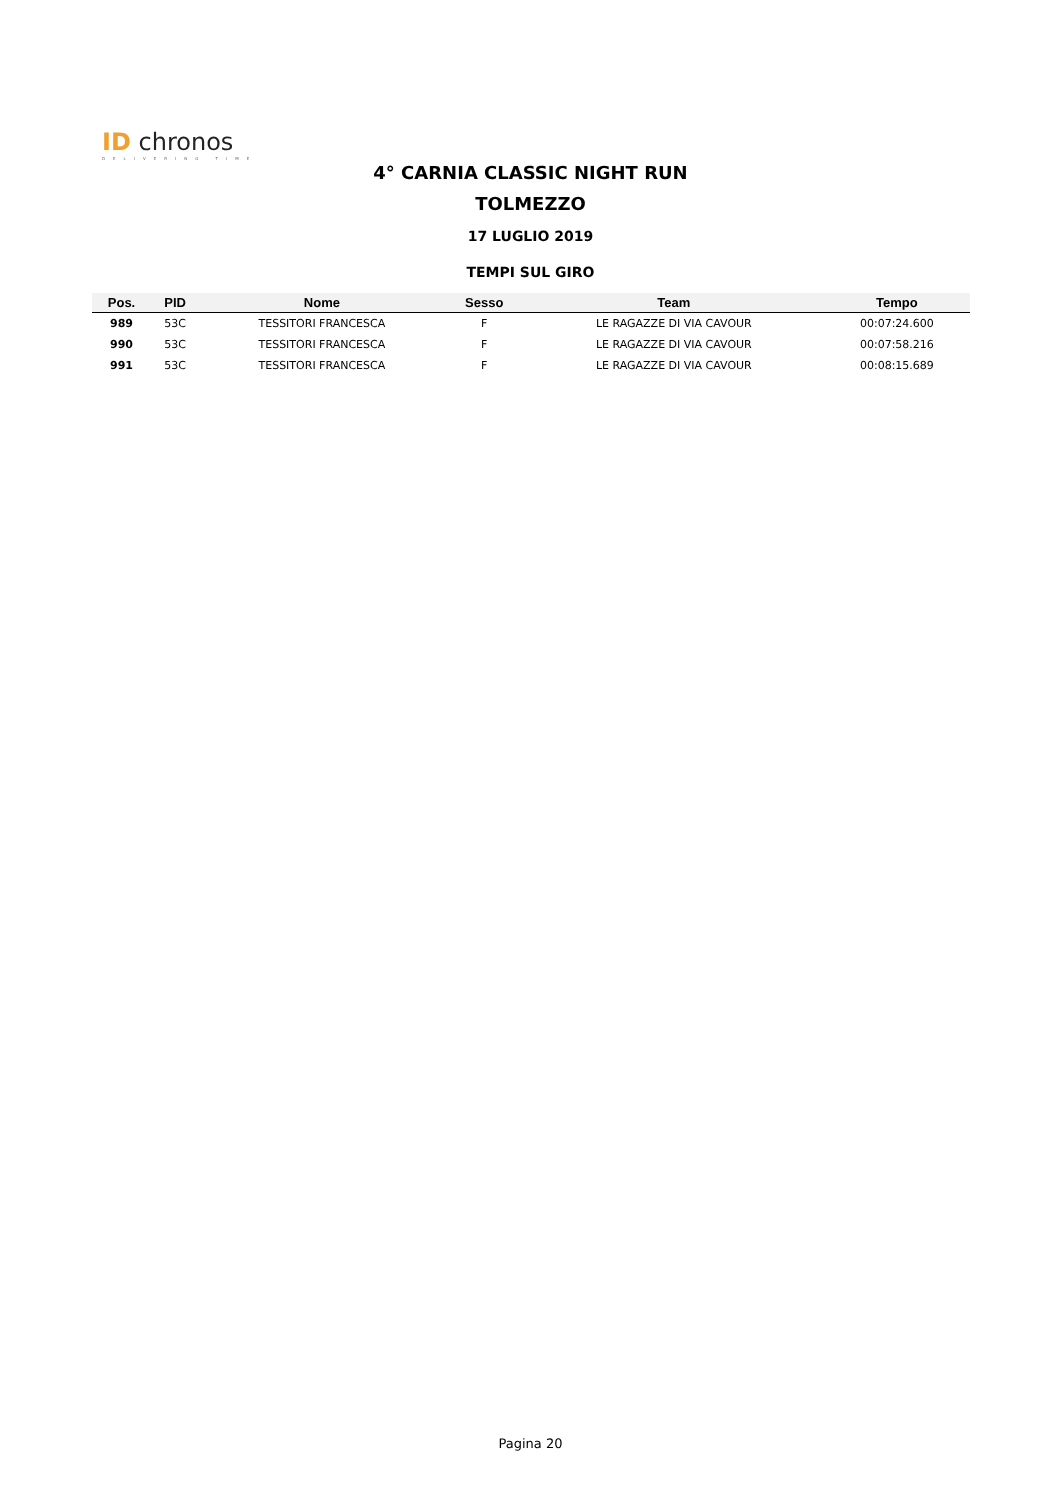ID chronos
DELIVERING TIME
4° CARNIA CLASSIC NIGHT RUN
TOLMEZZO
17 LUGLIO 2019
TEMPI SUL GIRO
| Pos. | PID | Nome | Sesso | Team | Tempo |
| --- | --- | --- | --- | --- | --- |
| 989 | 53C | TESSITORI FRANCESCA | F | LE RAGAZZE DI VIA CAVOUR | 00:07:24.600 |
| 990 | 53C | TESSITORI FRANCESCA | F | LE RAGAZZE DI VIA CAVOUR | 00:07:58.216 |
| 991 | 53C | TESSITORI FRANCESCA | F | LE RAGAZZE DI VIA CAVOUR | 00:08:15.689 |
Pagina 20